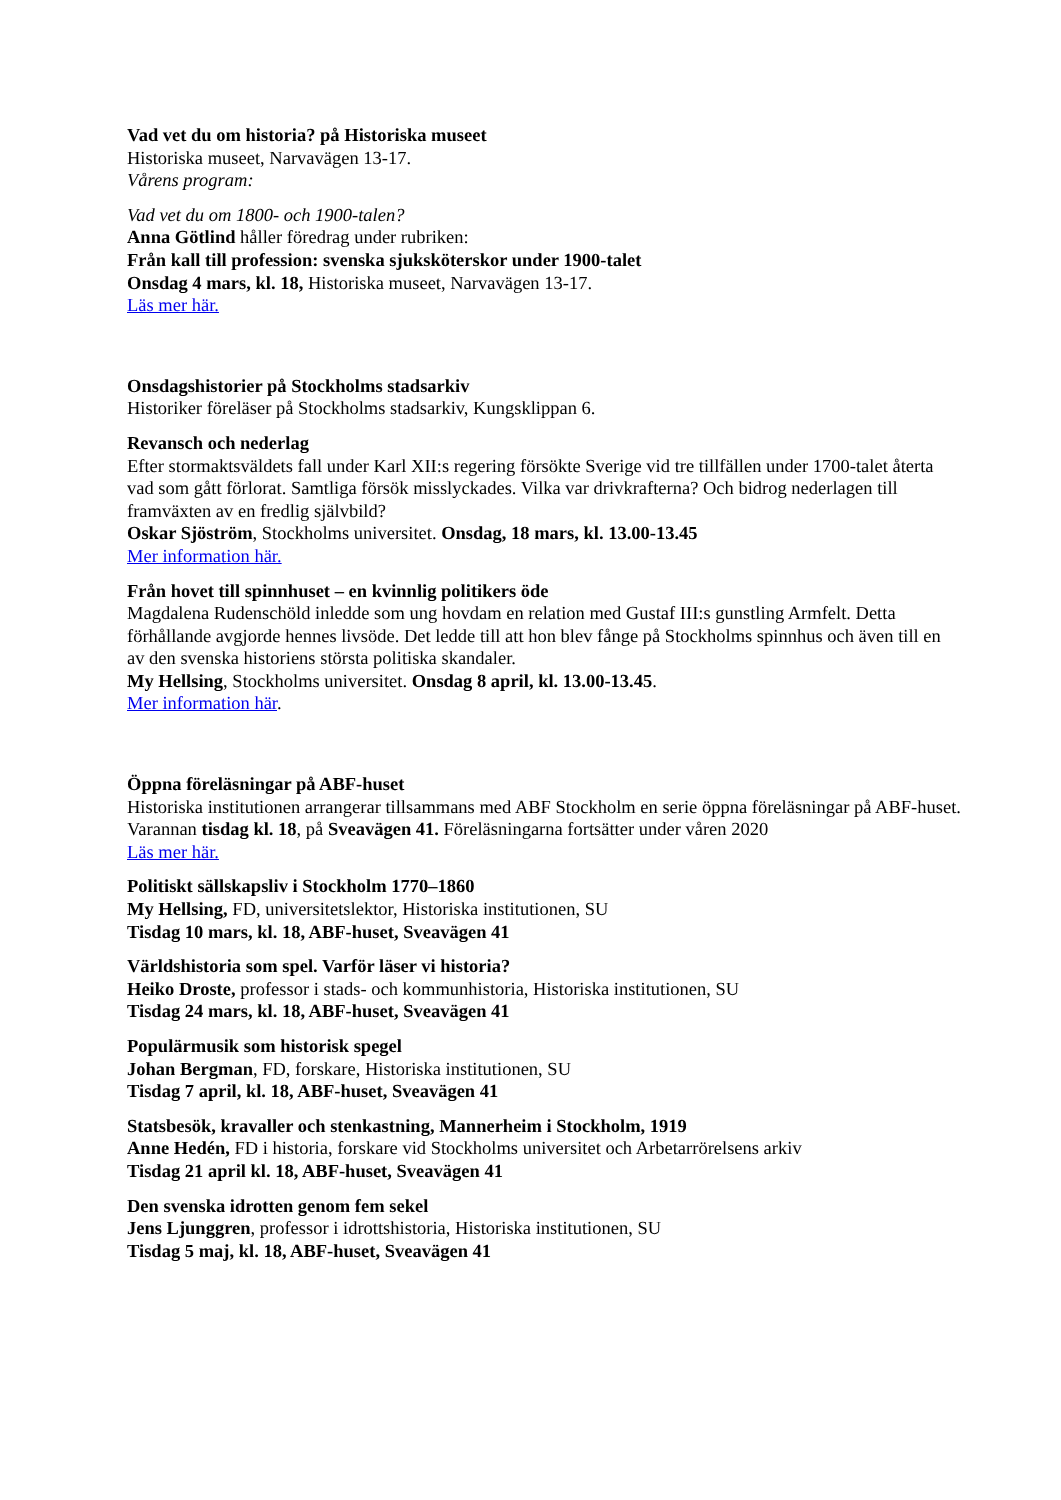Vad vet du om historia? på Historiska museet
Historiska museet, Narvavägen 13-17.
Vårens program:
Vad vet du om 1800- och 1900-talen?
Anna Götlind håller föredrag under rubriken:
Från kall till profession: svenska sjuksköterskor under 1900-talet
Onsdag 4 mars, kl. 18, Historiska museet, Narvavägen 13-17.
Läs mer här.
Onsdagshistorier på Stockholms stadsarkiv
Historiker föreläser på Stockholms stadsarkiv, Kungsklippan 6.
Revansch och nederlag
Efter stormaktsväldets fall under Karl XII:s regering försökte Sverige vid tre tillfällen under 1700-talet återta vad som gått förlorat. Samtliga försök misslyckades. Vilka var drivkrafterna? Och bidrog nederlagen till framväxten av en fredlig självbild?
Oskar Sjöström, Stockholms universitet. Onsdag, 18 mars, kl. 13.00-13.45
Mer information här.
Från hovet till spinnhuset – en kvinnlig politikers öde
Magdalena Rudenschöld inledde som ung hovdam en relation med Gustaf III:s gunstling Armfelt. Detta förhållande avgjorde hennes livsöde. Det ledde till att hon blev fånge på Stockholms spinnhus och även till en av den svenska historiens största politiska skandaler.
My Hellsing, Stockholms universitet. Onsdag 8 april, kl. 13.00-13.45.
Mer information här.
Öppna föreläsningar på ABF-huset
Historiska institutionen arrangerar tillsammans med ABF Stockholm en serie öppna föreläsningar på ABF-huset. Varannan tisdag kl. 18, på Sveavägen 41. Föreläsningarna fortsätter under våren 2020
Läs mer här.
Politiskt sällskapsliv i Stockholm 1770–1860
My Hellsing, FD, universitetslektor, Historiska institutionen, SU
Tisdag 10 mars, kl. 18, ABF-huset, Sveavägen 41
Världshistoria som spel. Varför läser vi historia?
Heiko Droste, professor i stads- och kommunhistoria, Historiska institutionen, SU
Tisdag 24 mars, kl. 18, ABF-huset, Sveavägen 41
Populärmusik som historisk spegel
Johan Bergman, FD, forskare, Historiska institutionen, SU
Tisdag 7 april, kl. 18, ABF-huset, Sveavägen 41
Statsbesök, kravaller och stenkastning, Mannerheim i Stockholm, 1919
Anne Hedén, FD i historia, forskare vid Stockholms universitet och Arbetarrörelsens arkiv
Tisdag 21 april kl. 18, ABF-huset, Sveavägen 41
Den svenska idrotten genom fem sekel
Jens Ljunggren, professor i idrottshistoria, Historiska institutionen, SU
Tisdag 5 maj, kl. 18, ABF-huset, Sveavägen 41